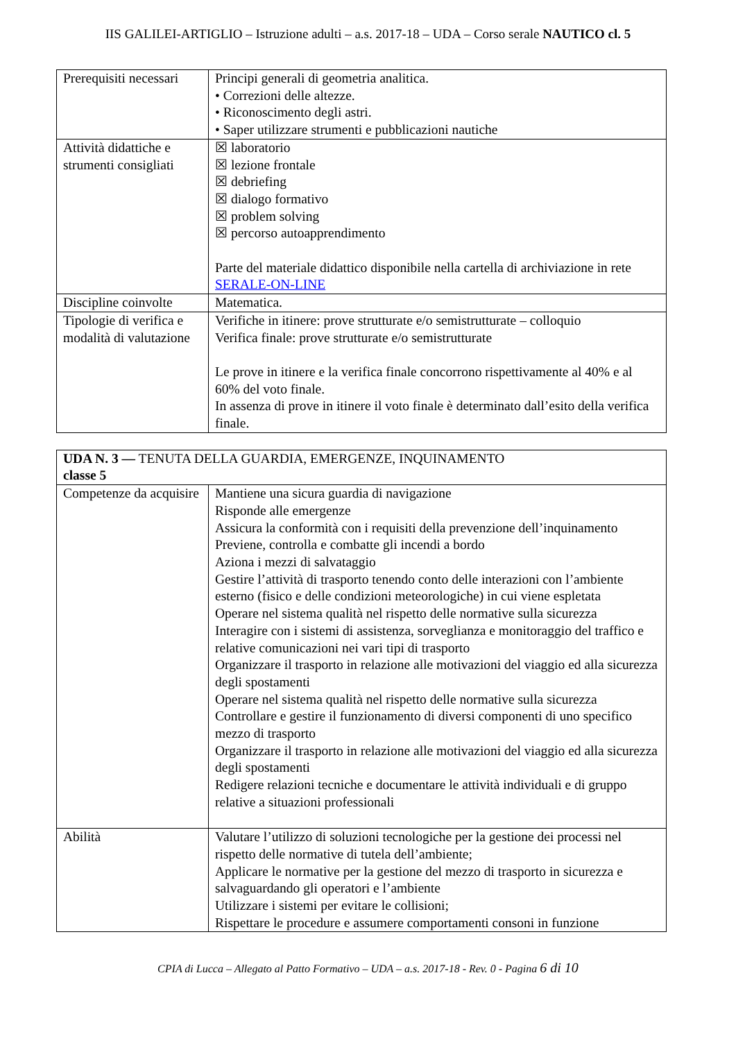IIS GALILEI-ARTIGLIO – Istruzione adulti – a.s. 2017-18 – UDA – Corso serale NAUTICO cl. 5
| Prerequisiti necessari | Principi generali di geometria analitica. • Correzioni delle altezze. • Riconoscimento degli astri. • Saper utilizzare strumenti e pubblicazioni nautiche |
| Attività didattiche e strumenti consigliati | ☒ laboratorio ☒ lezione frontale ☒ debriefing ☒ dialogo formativo ☒ problem solving ☒ percorso autoapprendimento Parte del materiale didattico disponibile nella cartella di archiviazione in rete SERALE-ON-LINE |
| Discipline coinvolte | Matematica. |
| Tipologie di verifica e modalità di valutazione | Verifiche in itinere: prove strutturate e/o semistrutturate – colloquio Verifica finale: prove strutturate e/o semistrutturate Le prove in itinere e la verifica finale concorrono rispettivamente al 40% e al 60% del voto finale. In assenza di prove in itinere il voto finale è determinato dall’esito della verifica finale. |
| UDA N. 3 — TENUTA DELLA GUARDIA, EMERGENZE, INQUINAMENTO classe 5 | |
| Competenze da acquisire | Mantiene una sicura guardia di navigazione Risponde alle emergenze Assicura la conformità con i requisiti della prevenzione dell’inquinamento Previene, controlla e combatte gli incendi a bordo Aziona i mezzi di salvataggio Gestire l’attività di trasporto tenendo conto delle interazioni con l’ambiente esterno (fisico e delle condizioni meteorologiche) in cui viene espletata Operare nel sistema qualità nel rispetto delle normative sulla sicurezza Interagire con i sistemi di assistenza, sorveglianza e monitoraggio del traffico e relative comunicazioni nei vari tipi di trasporto Organizzare il trasporto in relazione alle motivazioni del viaggio ed alla sicurezza degli spostamenti Operare nel sistema qualità nel rispetto delle normative sulla sicurezza Controllare e gestire il funzionamento di diversi componenti di uno specifico mezzo di trasporto Organizzare il trasporto in relazione alle motivazioni del viaggio ed alla sicurezza degli spostamenti Redigere relazioni tecniche e documentare le attività individuali e di gruppo relative a situazioni professionali |
| Abilità | Valutare l’utilizzo di soluzioni tecnologiche per la gestione dei processi nel rispetto delle normative di tutela dell’ambiente; Applicare le normative per la gestione del mezzo di trasporto in sicurezza e salvaguardando gli operatori e l’ambiente Utilizzare i sistemi per evitare le collisioni; Rispettare le procedure e assumere comportamenti consoni in funzione |
CPIA di Lucca – Allegato al Patto Formativo – UDA – a.s. 2017-18 - Rev. 0 - Pagina 6 di 10